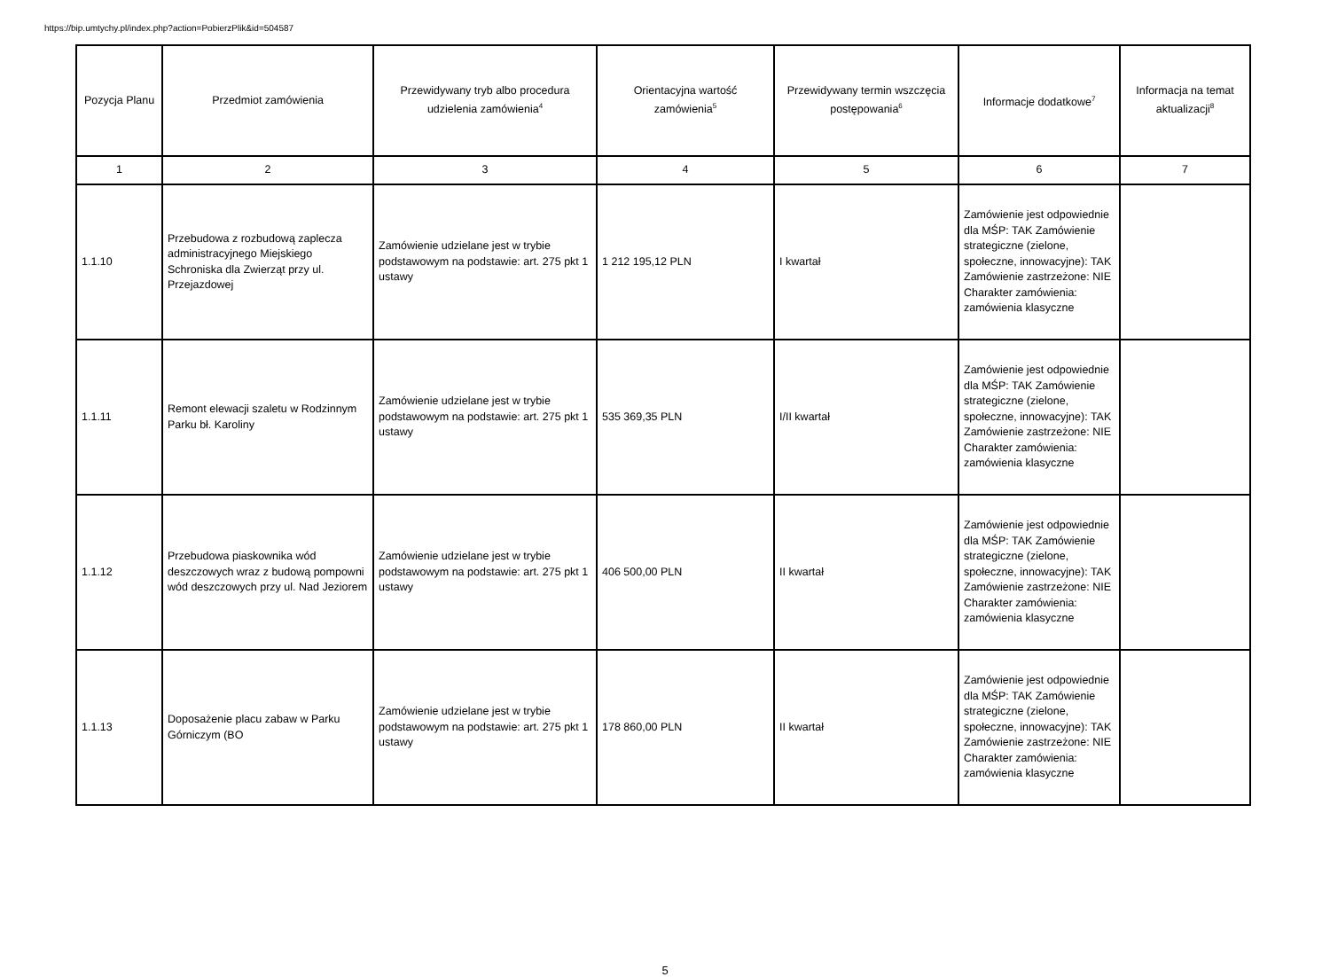https://bip.umtychy.pl/index.php?action=PobierzPlik&id=504587
| Pozycja Planu | Przedmiot zamówienia | Przewidywany tryb albo procedura udzielenia zamówienia<sup>4</sup> | Orientacyjna wartość zamówienia<sup>5</sup> | Przewidywany termin wszczęcia postępowania<sup>6</sup> | Informacje dodatkowe<sup>7</sup> | Informacja na temat aktualizacji<sup>8</sup> |
| --- | --- | --- | --- | --- | --- | --- |
| 1 | 2 | 3 | 4 | 5 | 6 | 7 |
| 1.1.10 | Przebudowa z rozbudową zaplecza administracyjnego Miejskiego Schroniska dla Zwierząt przy ul. Przejazdowej | Zamówienie udzielane jest w trybie podstawowym na podstawie: art. 275 pkt 1 ustawy | 1 212 195,12 PLN | I kwartał | Zamówienie jest odpowiednie dla MŚP: TAK Zamówienie strategiczne (zielone, społeczne, innowacyjne): TAK Zamówienie zastrzeżone: NIE Charakter zamówienia: zamówienia klasyczne | |
| 1.1.11 | Remont elewacji szaletu w Rodzinnym Parku bł. Karoliny | Zamówienie udzielane jest w trybie podstawowym na podstawie: art. 275 pkt 1 ustawy | 535 369,35 PLN | I/II kwartał | Zamówienie jest odpowiednie dla MŚP: TAK Zamówienie strategiczne (zielone, społeczne, innowacyjne): TAK Zamówienie zastrzeżone: NIE Charakter zamówienia: zamówienia klasyczne | |
| 1.1.12 | Przebudowa piaskownika wód deszczowych wraz z budową pompowni wód deszczowych przy ul. Nad Jeziorem | Zamówienie udzielane jest w trybie podstawowym na podstawie: art. 275 pkt 1 ustawy | 406 500,00 PLN | II kwartał | Zamówienie jest odpowiednie dla MŚP: TAK Zamówienie strategiczne (zielone, społeczne, innowacyjne): TAK Zamówienie zastrzeżone: NIE Charakter zamówienia: zamówienia klasyczne | |
| 1.1.13 | Doposażenie placu zabaw w Parku Górniczym (BO | Zamówienie udzielane jest w trybie podstawowym na podstawie: art. 275 pkt 1 ustawy | 178 860,00 PLN | II kwartał | Zamówienie jest odpowiednie dla MŚP: TAK Zamówienie strategiczne (zielone, społeczne, innowacyjne): TAK Zamówienie zastrzeżone: NIE Charakter zamówienia: zamówienia klasyczne | |
5